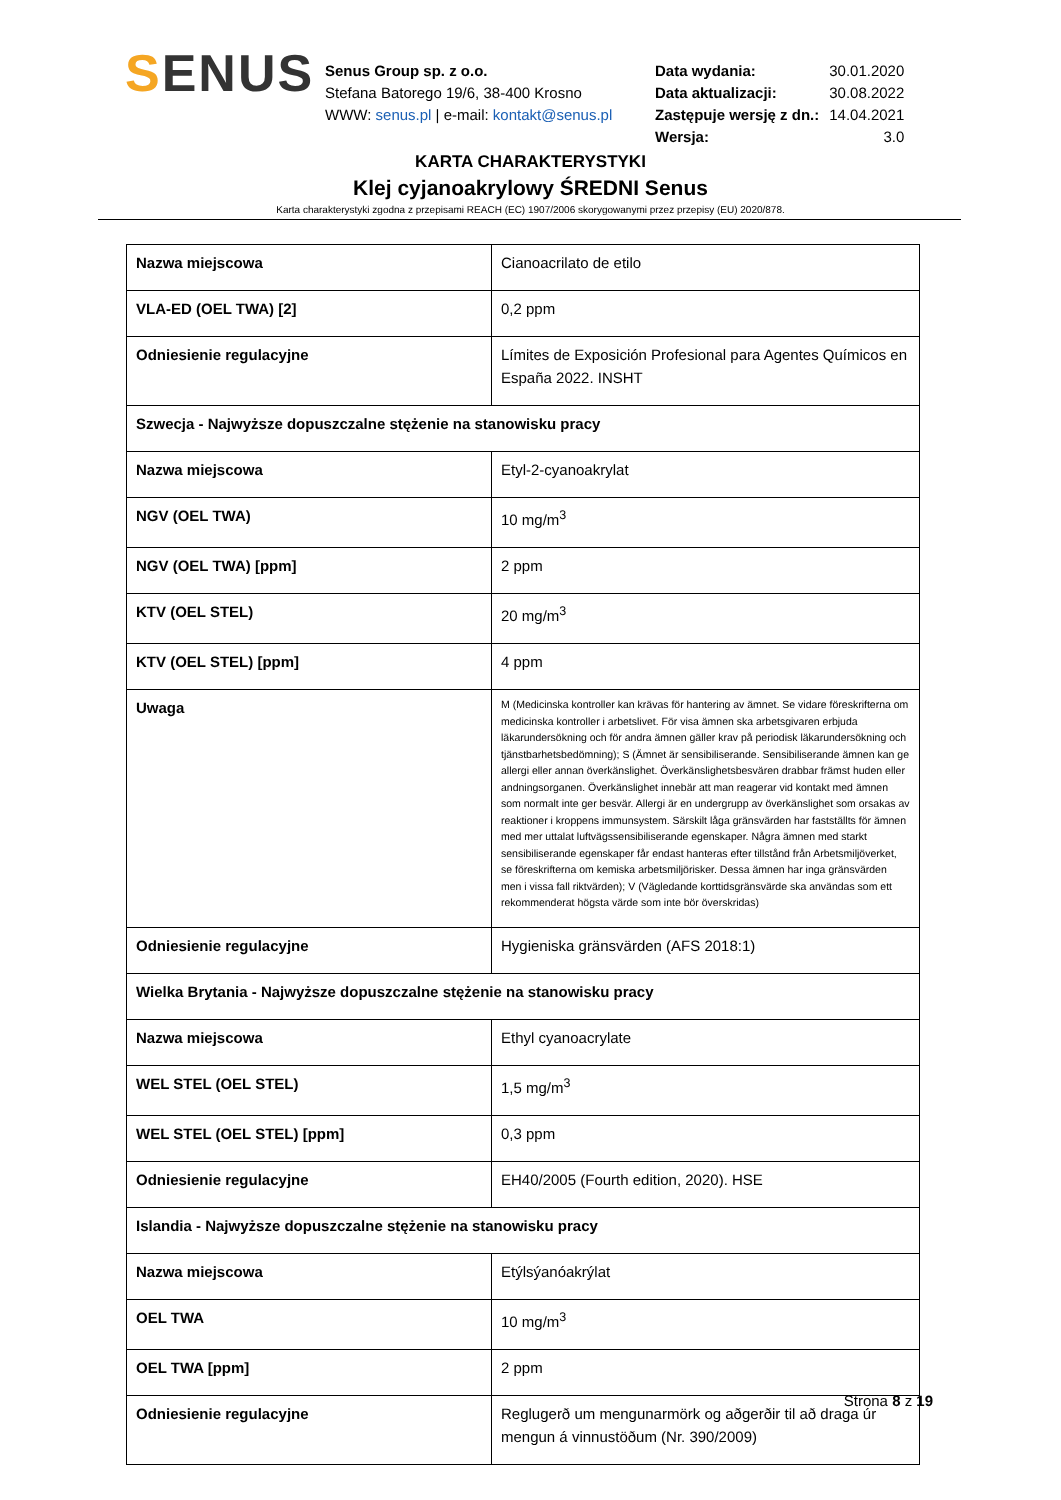SENUS
Senus Group sp. z o.o.
Stefana Batorego 19/6, 38-400 Krosno
WWW: senus.pl | e-mail: kontakt@senus.pl
| Data wydania: | 30.01.2020 |
| Data aktualizacji: | 30.08.2022 |
| Zastępuje wersję z dn.: | 14.04.2021 |
| Wersja: | 3.0 |
KARTA CHARAKTERYSTYKI
Klej cyjanoakrylowy ŚREDNI Senus
Karta charakterystyki zgodna z przepisami REACH (EC) 1907/2006 skorygowanymi przez przepisy (EU) 2020/878.
| Nazwa miejscowa | Cianoacrilato de etilo |
| VLA-ED (OEL TWA) [2] | 0,2 ppm |
| Odniesienie regulacyjne | Límites de Exposición Profesional para Agentes Químicos en España 2022. INSHT |
| Szwecja - Najwyższe dopuszczalne stężenie na stanowisku pracy | |
| Nazwa miejscowa | Etyl-2-cyanoakrylat |
| NGV (OEL TWA) | 10 mg/m<sup>3</sup> |
| NGV (OEL TWA) [ppm] | 2 ppm |
| KTV (OEL STEL) | 20 mg/m<sup>3</sup> |
| KTV (OEL STEL) [ppm] | 4 ppm |
| Uwaga | M (Medicinska kontroller kan krävas för hantering av ämnet. Se vidare föreskrifterna om medicinska kontroller i arbetslivet. För visa ämnen ska arbetsgivaren erbjuda läkarundersökning och för andra ämnen gäller krav på periodisk läkarundersökning och tjänstbarhetsbedömning); S (Ämnet är sensibiliserande. Sensibiliserande ämnen kan ge allergi eller annan överkänslighet. Överkänslighetsbesvären drabbar främst huden eller andningsorganen. Överkänslighet innebär att man reagerar vid kontakt med ämnen som normalt inte ger besvär. Allergi är en undergrupp av överkänslighet som orsakas av reaktioner i kroppens immunsystem. Särskilt låga gränsvärden har fastställts för ämnen med mer uttalat luftvägssensibiliserande egenskaper. Några ämnen med starkt sensibiliserande egenskaper får endast hanteras efter tillstånd från Arbetsmiljöverket, se föreskrifterna om kemiska arbetsmiljörisker. Dessa ämnen har inga gränsvärden men i vissa fall riktvärden); V (Vägledande korttidsgränsvärde ska användas som ett rekommenderat högsta värde som inte bör överskridas) |
| Odniesienie regulacyjne | Hygieniska gränsvärden (AFS 2018:1) |
| Wielka Brytania - Najwyższe dopuszczalne stężenie na stanowisku pracy | |
| Nazwa miejscowa | Ethyl cyanoacrylate |
| WEL STEL (OEL STEL) | 1,5 mg/m<sup>3</sup> |
| WEL STEL (OEL STEL) [ppm] | 0,3 ppm |
| Odniesienie regulacyjne | EH40/2005 (Fourth edition, 2020). HSE |
| Islandia - Najwyższe dopuszczalne stężenie na stanowisku pracy | |
| Nazwa miejscowa | Etýlsýanóakrýlat |
| OEL TWA | 10 mg/m<sup>3</sup> |
| OEL TWA [ppm] | 2 ppm |
| Odniesienie regulacyjne | Reglugerð um mengunarmörk og aðgerðir til að draga úr mengun á vinnustöðum (Nr. 390/2009) |
Strona 8 z 19